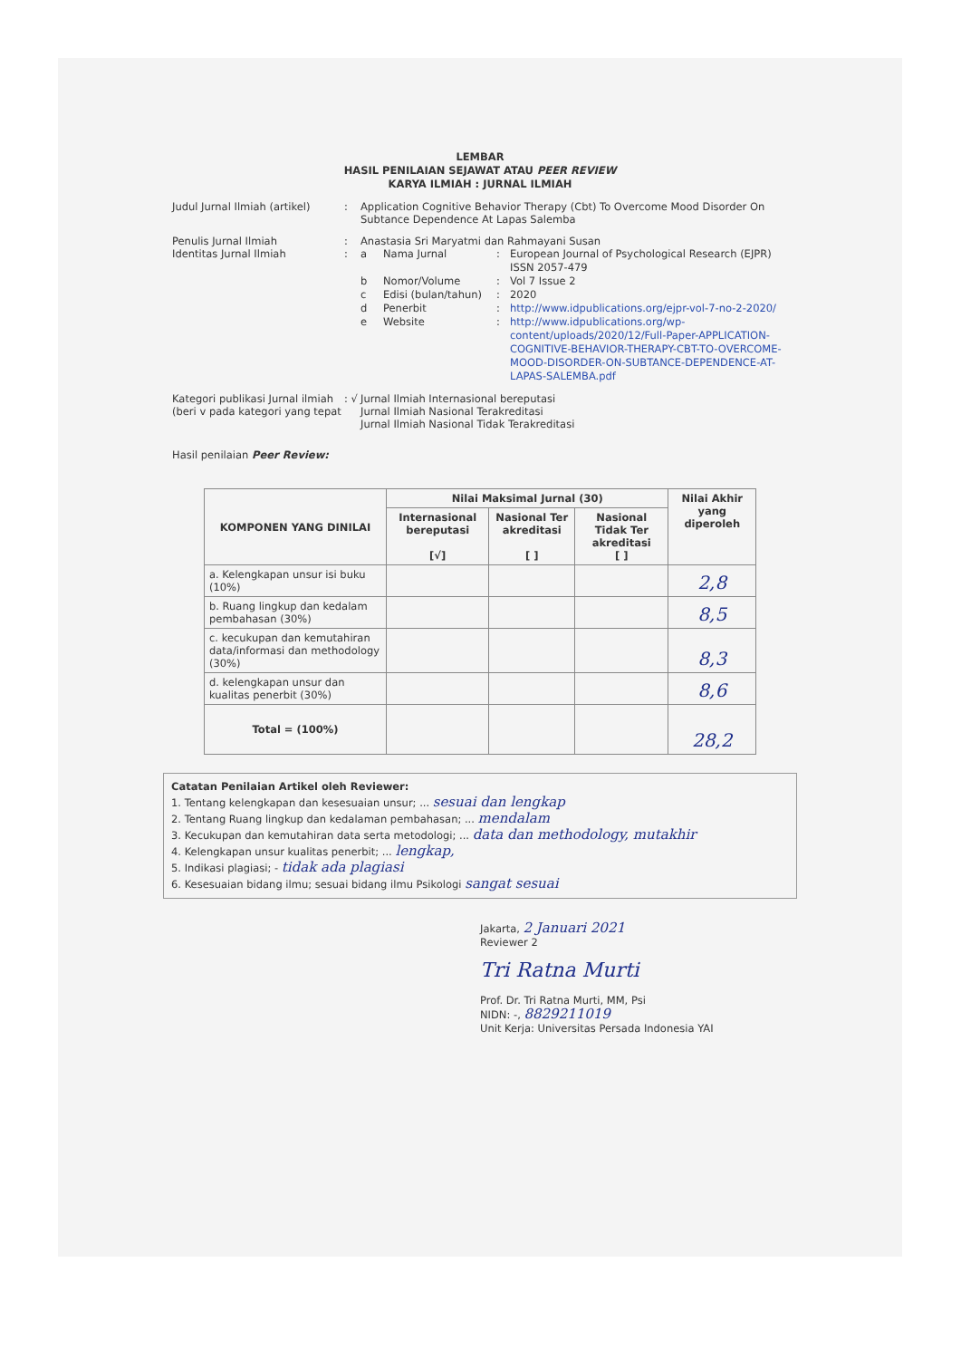LEMBAR
HASIL PENILAIAN SEJAWAT ATAU PEER REVIEW
KARYA ILMIAH : JURNAL ILMIAH
Judul Jurnal Ilmiah (artikel)
: Application Cognitive Behavior Therapy (Cbt) To Overcome Mood Disorder On Subtance Dependence At Lapas Salemba
Penulis Jurnal Ilmiah
Identitas Jurnal Ilmiah
:
:
Anastasia Sri Maryatmi dan Rahmayani Susan
a Nama Jurnal: European Journal of Psychological Research (EJPR) ISSN 2057-479
b Nomor/Volume: Vol 7 Issue 2
c Edisi (bulan/tahun): 2020
d Penerbit: http://www.idpublications.org/ejpr-vol-7-no-2-2020/
e Website: http://www.idpublications.org/wp-content/uploads/2020/12/Full-Paper-APPLICATION-COGNITIVE-BEHAVIOR-THERAPY-CBT-TO-OVERCOME-MOOD-DISORDER-ON-SUBTANCE-DEPENDENCE-AT-LAPAS-SALEMBA.pdf
Kategori publikasi Jurnal ilmiah
(beri v pada kategori yang tepat
: √
Jurnal Ilmiah Internasional bereputasi
Jurnal Ilmiah Nasional Terakreditasi
Jurnal Ilmiah Nasional Tidak Terakreditasi
Hasil penilaian Peer Review:
| KOMPONEN YANG DINILAI | Nilai Maksimal Jurnal (30) | | | Nilai Akhir yang diperoleh |
| --- | --- | --- | --- | --- |
| | Internasional bereputasi [√] | Nasional Ter akreditasi [ ] | Nasional Tidak Ter akreditasi [ ] | |
| a. Kelengkapan unsur isi buku (10%) | | | | 2,8 |
| b. Ruang lingkup dan kedalam pembahasan (30%) | | | | 8,5 |
| c. kecukupan dan kemutahiran data/informasi dan methodology (30%) | | | | 8,3 |
| d. kelengkapan unsur dan kualitas penerbit (30%) | | | | 8,6 |
| Total = (100%) | | | | 28,2 |
Catatan Penilaian Artikel oleh Reviewer:
1. Tentang kelengkapan dan kesesuaian unsur; ... sesuai dan lengkap
2. Tentang Ruang lingkup dan kedalaman pembahasan; ... mendalam
3. Kecukupan dan kemutahiran data serta metodologi; ... data dan methodology, mutakhir
4. Kelengkapan unsur kualitas penerbit; ... lengkap,
5. Indikasi plagiasi; - tidak ada plagiasi
6. Kesesuaian bidang ilmu; sesuai bidang ilmu Psikologi sangat sesuai
Jakarta, 2 Januari 2021
Reviewer 2
Tri Ratna Murti
Prof. Dr. Tri Ratna Murti, MM, Psi
NIDN: -, 8829211019
Unit Kerja: Universitas Persada Indonesia YAI